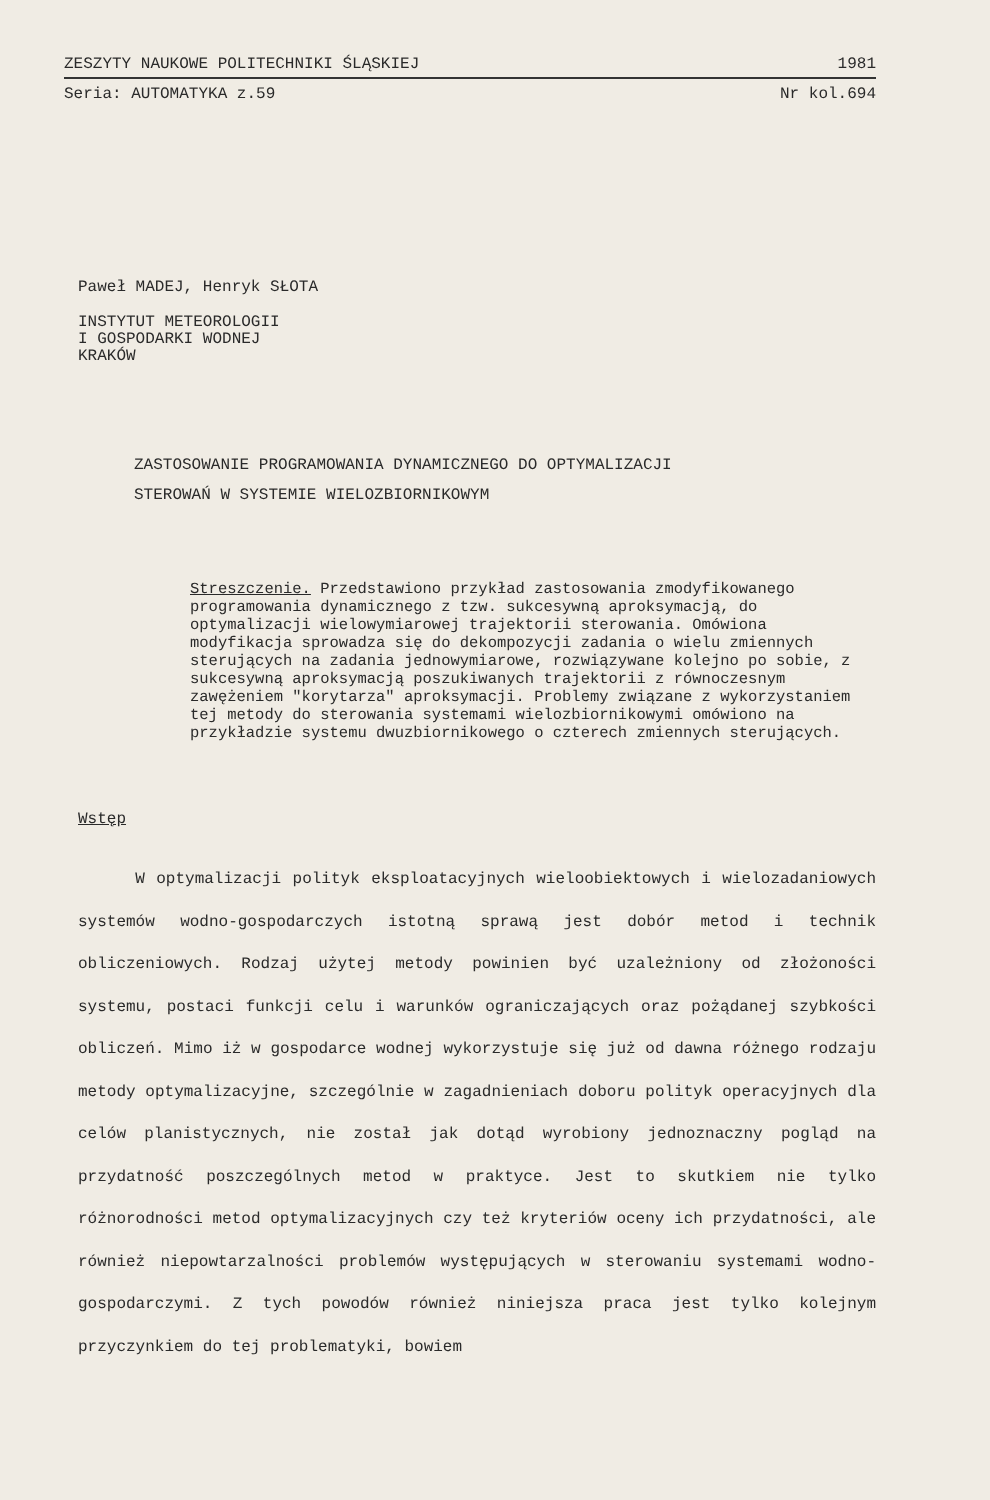ZESZYTY NAUKOWE POLITECHNIKI ŚLĄSKIEJ 1981
Seria: AUTOMATYKA z.59 Nr kol.694
Paweł MADEJ, Henryk SŁOTA
INSTYTUT METEOROLOGII
I GOSPODARKI WODNEJ
KRAKÓW
ZASTOSOWANIE PROGRAMOWANIA DYNAMICZNEGO DO OPTYMALIZACJI
STEROWAŃ W SYSTEMIE WIELOZBIORNIKOWYM
Streszczenie. Przedstawiono przykład zastosowania zmodyfikowanego programowania dynamicznego z tzw. sukcesywną aproksymacją, do optymalizacji wielowymiarowej trajektorii sterowania. Omówiona modyfikacja sprowadza się do dekompozycji zadania o wielu zmiennych sterujących na zadania jednowymiarowe, rozwiązywane kolejno po sobie, z sukcesywną aproksymacją poszukiwanych trajektorii z równoczesnym zawężeniem "korytarza" aproksymacji. Problemy związane z wykorzystaniem tej metody do sterowania systemami wielozbiornikowymi omówiono na przykładzie systemu dwuzbiornikowego o czterech zmiennych sterujących.
Wstęp
W optymalizacji polityk eksploatacyjnych wieloobiektowych i wielozadaniowych systemów wodno-gospodarczych istotną sprawą jest dobór metod i technik obliczeniowych. Rodzaj użytej metody powinien być uzależniony od złożoności systemu, postaci funkcji celu i warunków ograniczających oraz pożądanej szybkości obliczeń. Mimo iż w gospodarce wodnej wykorzystuje się już od dawna różnego rodzaju metody optymalizacyjne, szczególnie w zagadnieniach doboru polityk operacyjnych dla celów planistycznych, nie został jak dotąd wyrobiony jednoznaczny pogląd na przydatność poszczególnych metod w praktyce. Jest to skutkiem nie tylko różnorodności metod optymalizacyjnych czy też kryteriów oceny ich przydatności, ale również niepowtarzalności problemów występujących w sterowaniu systemami wodno-gospodarczymi. Z tych powodów również niniejsza praca jest tylko kolejnym przyczynkiem do tej problematyki, bowiem